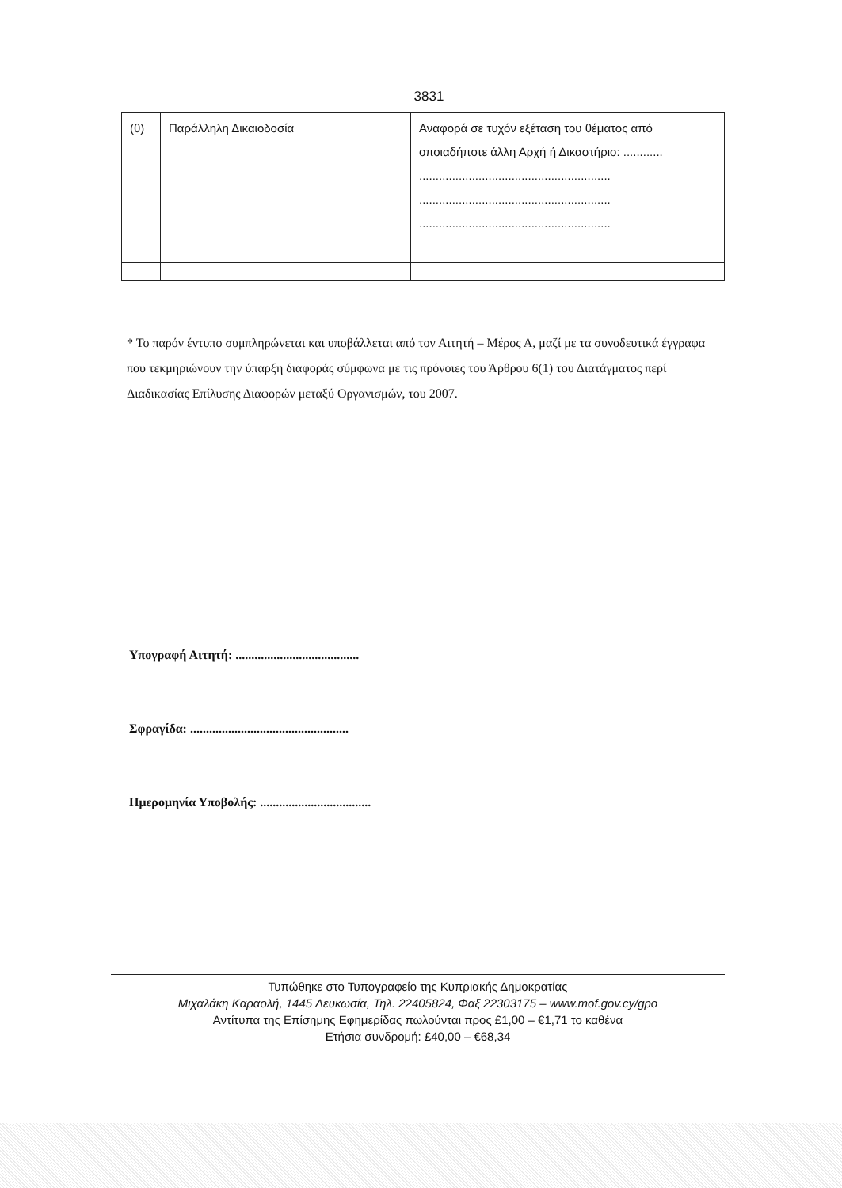3831
| (θ) | Παράλληλη Δικαιοδοσία | Αναφορά σε τυχόν εξέταση του θέματος από οποιαδήποτε άλλη Αρχή ή Δικαστήριο: ............ .......................................................... .......................................................... .......................................................... |
* Το παρόν έντυπο συμπληρώνεται και υποβάλλεται από τον Αιτητή – Μέρος Α, μαζί με τα συνοδευτικά έγγραφα που τεκμηριώνουν την ύπαρξη διαφοράς σύμφωνα με τις πρόνοιες του Άρθρου 6(1) του Διατάγματος περί Διαδικασίας Επίλυσης Διαφορών μεταξύ Οργανισμών, του 2007.
Υπογραφή Αιτητή: .......................................
Σφραγίδα: ..................................................
Ημερομηνία Υποβολής: ...................................
Τυπώθηκε στο Τυπογραφείο της Κυπριακής Δημοκρατίας
Μιχαλάκη Καραολή, 1445 Λευκωσία, Τηλ. 22405824, Φαξ 22303175 – www.mof.gov.cy/gpo
Αντίτυπα της Επίσημης Εφημερίδας πωλούνται προς £1,00 – €1,71 το καθένα
Ετήσια συνδρομή: £40,00 – €68,34